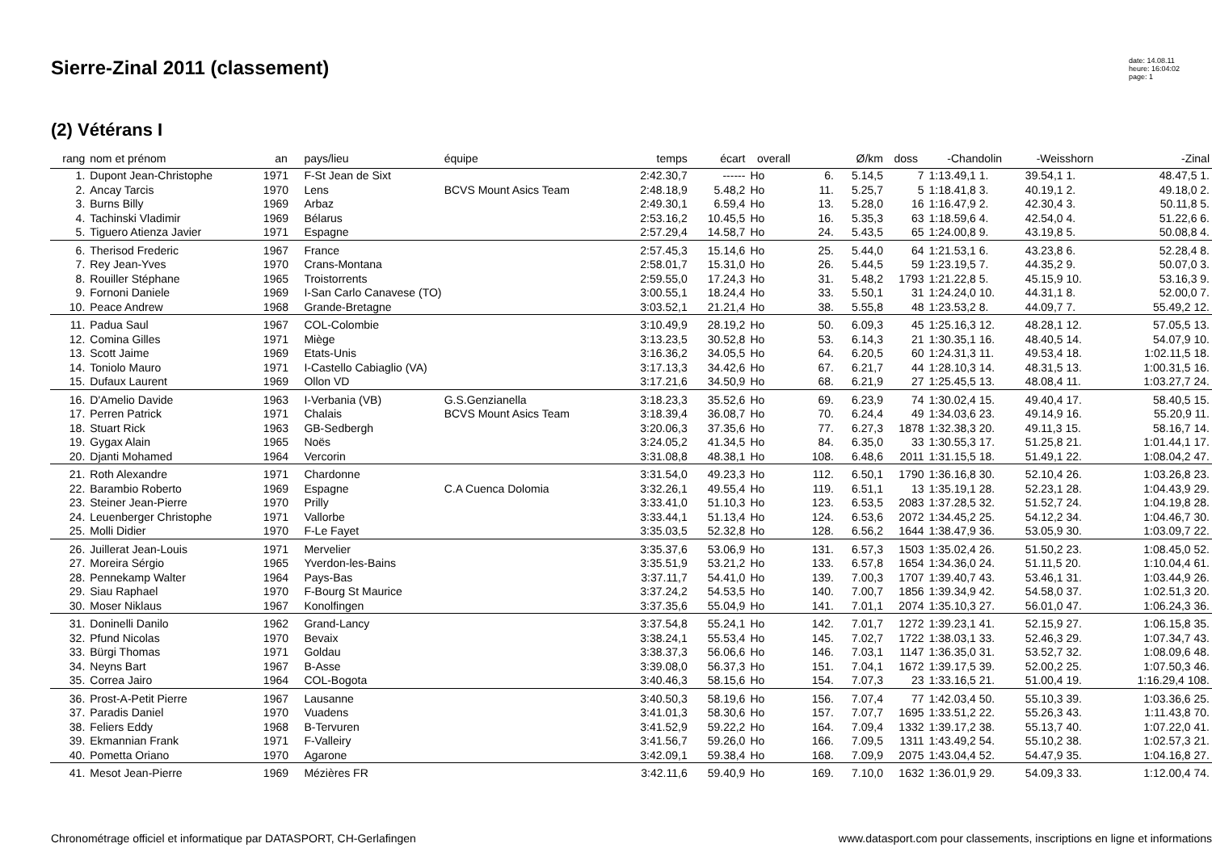Sierre-Zinal 2011 (classement)
date: 14.08.11
heure: 16:04:02
page: 1
(2) Vétérans I
| rang | nom et prénom | an | pays/lieu | équipe | temps | écart | overall | | Ø/km | doss | -Chandolin | -Weisshorn | -Zinal |
| --- | --- | --- | --- | --- | --- | --- | --- | --- | --- | --- | --- | --- | --- |
| 1. | Dupont Jean-Christophe | 1971 | F-St Jean de Sixt | | 2:42.30,7 | ------ | Ho | 6. | 5.14,5 | 7 | 1:13.49,1 1. | 39.54,1 1. | 48.47,5 1. |
| 2. | Ancay Tarcis | 1970 | Lens | BCVS Mount Asics Team | 2:48.18,9 | 5.48,2 | Ho | 11. | 5.25,7 | 5 | 1:18.41,8 3. | 40.19,1 2. | 49.18,0 2. |
| 3. | Burns Billy | 1969 | Arbaz | | 2:49.30,1 | 6.59,4 | Ho | 13. | 5.28,0 | 16 | 1:16.47,9 2. | 42.30,4 3. | 50.11,8 5. |
| 4. | Tachinski Vladimir | 1969 | Bélarus | | 2:53.16,2 | 10.45,5 | Ho | 16. | 5.35,3 | 63 | 1:18.59,6 4. | 42.54,0 4. | 51.22,6 6. |
| 5. | Tiguero Atienza Javier | 1971 | Espagne | | 2:57.29,4 | 14.58,7 | Ho | 24. | 5.43,5 | 65 | 1:24.00,8 9. | 43.19,8 5. | 50.08,8 4. |
| 6. | Therisod Frederic | 1967 | France | | 2:57.45,3 | 15.14,6 | Ho | 25. | 5.44,0 | 64 | 1:21.53,1 6. | 43.23,8 6. | 52.28,4 8. |
| 7. | Rey Jean-Yves | 1970 | Crans-Montana | | 2:58.01,7 | 15.31,0 | Ho | 26. | 5.44,5 | 59 | 1:23.19,5 7. | 44.35,2 9. | 50.07,0 3. |
| 8. | Rouiller Stéphane | 1965 | Troistorrents | | 2:59.55,0 | 17.24,3 | Ho | 31. | 5.48,2 | 1793 | 1:21.22,8 5. | 45.15,9 10. | 53.16,3 9. |
| 9. | Fornoni Daniele | 1969 | I-San Carlo Canavese (TO) | | 3:00.55,1 | 18.24,4 | Ho | 33. | 5.50,1 | 31 | 1:24.24,0 10. | 44.31,1 8. | 52.00,0 7. |
| 10. | Peace Andrew | 1968 | Grande-Bretagne | | 3:03.52,1 | 21.21,4 | Ho | 38. | 5.55,8 | 48 | 1:23.53,2 8. | 44.09,7 7. | 55.49,2 12. |
| 11. | Padua Saul | 1967 | COL-Colombie | | 3:10.49,9 | 28.19,2 | Ho | 50. | 6.09,3 | 45 | 1:25.16,3 12. | 48.28,1 12. | 57.05,5 13. |
| 12. | Comina Gilles | 1971 | Miège | | 3:13.23,5 | 30.52,8 | Ho | 53. | 6.14,3 | 21 | 1:30.35,1 16. | 48.40,5 14. | 54.07,9 10. |
| 13. | Scott Jaime | 1969 | Etats-Unis | | 3:16.36,2 | 34.05,5 | Ho | 64. | 6.20,5 | 60 | 1:24.31,3 11. | 49.53,4 18. | 1:02.11,5 18. |
| 14. | Toniolo Mauro | 1971 | I-Castello Cabiaglio (VA) | | 3:17.13,3 | 34.42,6 | Ho | 67. | 6.21,7 | 44 | 1:28.10,3 14. | 48.31,5 13. | 1:00.31,5 16. |
| 15. | Dufaux Laurent | 1969 | Ollon VD | | 3:17.21,6 | 34.50,9 | Ho | 68. | 6.21,9 | 27 | 1:25.45,5 13. | 48.08,4 11. | 1:03.27,7 24. |
| 16. | D'Amelio Davide | 1963 | I-Verbania (VB) | G.S.Genzianella | 3:18.23,3 | 35.52,6 | Ho | 69. | 6.23,9 | 74 | 1:30.02,4 15. | 49.40,4 17. | 58.40,5 15. |
| 17. | Perren Patrick | 1971 | Chalais | BCVS Mount Asics Team | 3:18.39,4 | 36.08,7 | Ho | 70. | 6.24,4 | 49 | 1:34.03,6 23. | 49.14,9 16. | 55.20,9 11. |
| 18. | Stuart Rick | 1963 | GB-Sedbergh | | 3:20.06,3 | 37.35,6 | Ho | 77. | 6.27,3 | 1878 | 1:32.38,3 20. | 49.11,3 15. | 58.16,7 14. |
| 19. | Gygax Alain | 1965 | Noës | | 3:24.05,2 | 41.34,5 | Ho | 84. | 6.35,0 | 33 | 1:30.55,3 17. | 51.25,8 21. | 1:01.44,1 17. |
| 20. | Djanti Mohamed | 1964 | Vercorin | | 3:31.08,8 | 48.38,1 | Ho | 108. | 6.48,6 | 2011 | 1:31.15,5 18. | 51.49,1 22. | 1:08.04,2 47. |
| 21. | Roth Alexandre | 1971 | Chardonne | | 3:31.54,0 | 49.23,3 | Ho | 112. | 6.50,1 | 1790 | 1:36.16,8 30. | 52.10,4 26. | 1:03.26,8 23. |
| 22. | Barambio Roberto | 1969 | Espagne | C.A Cuenca Dolomia | 3:32.26,1 | 49.55,4 | Ho | 119. | 6.51,1 | 13 | 1:35.19,1 28. | 52.23,1 28. | 1:04.43,9 29. |
| 23. | Steiner Jean-Pierre | 1970 | Prilly | | 3:33.41,0 | 51.10,3 | Ho | 123. | 6.53,5 | 2083 | 1:37.28,5 32. | 51.52,7 24. | 1:04.19,8 28. |
| 24. | Leuenberger Christophe | 1971 | Vallorbe | | 3:33.44,1 | 51.13,4 | Ho | 124. | 6.53,6 | 2072 | 1:34.45,2 25. | 54.12,2 34. | 1:04.46,7 30. |
| 25. | Molli Didier | 1970 | F-Le Fayet | | 3:35.03,5 | 52.32,8 | Ho | 128. | 6.56,2 | 1644 | 1:38.47,9 36. | 53.05,9 30. | 1:03.09,7 22. |
| 26. | Juillerat Jean-Louis | 1971 | Mervelier | | 3:35.37,6 | 53.06,9 | Ho | 131. | 6.57,3 | 1503 | 1:35.02,4 26. | 51.50,2 23. | 1:08.45,0 52. |
| 27. | Moreira Sérgio | 1965 | Yverdon-les-Bains | | 3:35.51,9 | 53.21,2 | Ho | 133. | 6.57,8 | 1654 | 1:34.36,0 24. | 51.11,5 20. | 1:10.04,4 61. |
| 28. | Pennekamp Walter | 1964 | Pays-Bas | | 3:37.11,7 | 54.41,0 | Ho | 139. | 7.00,3 | 1707 | 1:39.40,7 43. | 53.46,1 31. | 1:03.44,9 26. |
| 29. | Siau Raphael | 1970 | F-Bourg St Maurice | | 3:37.24,2 | 54.53,5 | Ho | 140. | 7.00,7 | 1856 | 1:39.34,9 42. | 54.58,0 37. | 1:02.51,3 20. |
| 30. | Moser Niklaus | 1967 | Konolfingen | | 3:37.35,6 | 55.04,9 | Ho | 141. | 7.01,1 | 2074 | 1:35.10,3 27. | 56.01,0 47. | 1:06.24,3 36. |
| 31. | Doninelli Danilo | 1962 | Grand-Lancy | | 3:37.54,8 | 55.24,1 | Ho | 142. | 7.01,7 | 1272 | 1:39.23,1 41. | 52.15,9 27. | 1:06.15,8 35. |
| 32. | Pfund Nicolas | 1970 | Bevaix | | 3:38.24,1 | 55.53,4 | Ho | 145. | 7.02,7 | 1722 | 1:38.03,1 33. | 52.46,3 29. | 1:07.34,7 43. |
| 33. | Bürgi Thomas | 1971 | Goldau | | 3:38.37,3 | 56.06,6 | Ho | 146. | 7.03,1 | 1147 | 1:36.35,0 31. | 53.52,7 32. | 1:08.09,6 48. |
| 34. | Neyns Bart | 1967 | B-Asse | | 3:39.08,0 | 56.37,3 | Ho | 151. | 7.04,1 | 1672 | 1:39.17,5 39. | 52.00,2 25. | 1:07.50,3 46. |
| 35. | Correa Jairo | 1964 | COL-Bogota | | 3:40.46,3 | 58.15,6 | Ho | 154. | 7.07,3 | 23 | 1:33.16,5 21. | 51.00,4 19. | 1:16.29,4 108. |
| 36. | Prost-A-Petit Pierre | 1967 | Lausanne | | 3:40.50,3 | 58.19,6 | Ho | 156. | 7.07,4 | 77 | 1:42.03,4 50. | 55.10,3 39. | 1:03.36,6 25. |
| 37. | Paradis Daniel | 1970 | Vuadens | | 3:41.01,3 | 58.30,6 | Ho | 157. | 7.07,7 | 1695 | 1:33.51,2 22. | 55.26,3 43. | 1:11.43,8 70. |
| 38. | Feliers Eddy | 1968 | B-Tervuren | | 3:41.52,9 | 59.22,2 | Ho | 164. | 7.09,4 | 1332 | 1:39.17,2 38. | 55.13,7 40. | 1:07.22,0 41. |
| 39. | Ekmannian Frank | 1971 | F-Valleiry | | 3:41.56,7 | 59.26,0 | Ho | 166. | 7.09,5 | 1311 | 1:43.49,2 54. | 55.10,2 38. | 1:02.57,3 21. |
| 40. | Pometta Oriano | 1970 | Agarone | | 3:42.09,1 | 59.38,4 | Ho | 168. | 7.09,9 | 2075 | 1:43.04,4 52. | 54.47,9 35. | 1:04.16,8 27. |
| 41. | Mesot Jean-Pierre | 1969 | Mézières FR | | 3:42.11,6 | 59.40,9 | Ho | 169. | 7.10,0 | 1632 | 1:36.01,9 29. | 54.09,3 33. | 1:12.00,4 74. |
Chronométrage officiel et informatique par DATASPORT, CH-Gerlafingen www.datasport.com pour classements, inscriptions en ligne et informations